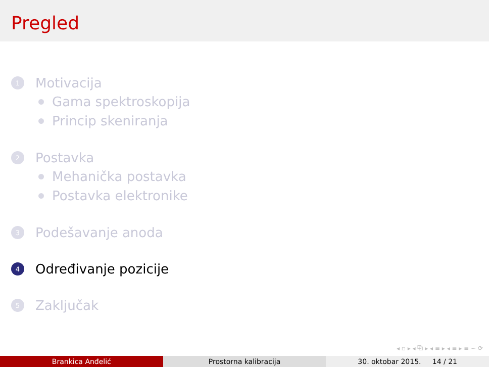Pregled
1 Motivacija
Gama spektroskopija
Princip skeniranja
2 Postavka
Mehanička postavka
Postavka elektronike
3 Podešavanje anoda
4 Određivanje pozicije
5 Zaključak
◂ ▫ ▸ ◂ ⧉ ▸ ◂ ≡ ▸ ◂ ≡ ▸ ≡ ∽ ⟳
Brankica Anđelić Prostorna kalibracija 30. oktobar 2015. 14 / 21